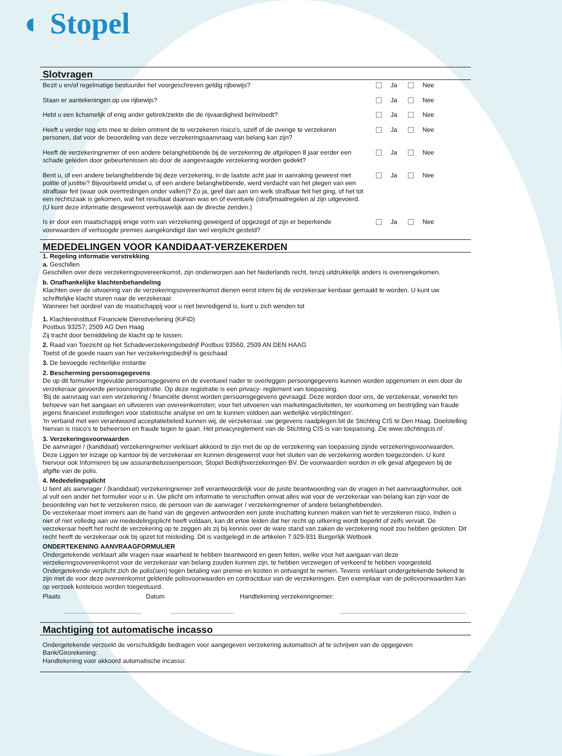◐ Stopel
Slotvragen
Bezit u en/of regelmatige bestuurder het voorgeschreven geldig rijbewijs?
Ja Nee
Staan er aantekeningen op uw rijbewijs?
Ja Nee
Hebt u een lichamelijk of enig ander gebrek/ziekte die de rijvaardigheid beïnvloedt?
Ja Nee
Heeft u verder nog iets mee te delen omtrent de te verzekeren risico's, uzelf of de overige te verzekeren personen, dat voor de beoordeling van deze verzekeringsaanvraag van belang kan zijn?
Ja Nee
Heeft de verzekeringnemer of een andere belanghebbende bij de verzekering de afgelopen 8 jaar eerder een schade geleden door gebeurtenissen als door de aangevraagde verzekering worden gedekt?
Ja Nee
Bent u, of een andere belanghebbende bij deze verzekering, in de laatste acht jaar in aanraking geweest met politie of justitie? Bijvoorbeeld omdat u, of een andere belanghebbende, werd verdacht van het plegen van een strafbaar feit (waar ook overtredingen onder vallen)? Zo ja, geef dan aan om welk strafbaar feit het ging, of het tot een rechtszaak is gekomen, wat het resultaat daarvan was en of eventuele (straf)maatregelen al zijn uitgevoerd. (U kunt deze informatie desgewenst vertrouwelijk aan de directie zenden.)
Ja Nee
Is er door een maatschappij enige vorm van verzekering geweigerd of opgezegd of zijn er beperkende voorwaarden of verhoogde premies aangekondigd dan wel verplicht gesteld?
Ja Nee
MEDEDELINGEN VOOR KANDIDAAT-VERZEKERDEN
1. Regeling informatie verstrekking
a. Geschillen
Geschillen over deze verzekeringsovereenkomst, zijn onderworpen aan het Nederlands recht, tenzij uitdrukkelijk anders is overeengekomen.
b. Onafhankelijke klachtenbehandeling
Klachten over de uitvoering van de verzekeringsovereenkomst dienen eerst intern bij de verzekeraar kenbaar gemaakt te worden. U kunt uw schriftelijke klacht sturen naar de verzekeraar.
Wanneer het oordeel van de maatschappij voor u niet bevredigend is, kunt u zich wenden tot
1. Klachteninstituut Financiele Dienstverlening (KiFiD)
Postbus 93257; 2509 AG Den Haag
Zij tracht door bemiddeling de klacht op te lossen.
2. Raad van Toezicht op het Schadeverzekeringsbedrijf Postbus 93560, 2509 AN DEN HAAG
Toetst of de goede naam van her verzekeringsbedrijf is geschaad
3. De bevoegde rechterlijke instantie
2. Bescherming persoonsgegevens
De op dit formulier Ingevulde persoonsgegevens en de eventueel nader te overleggen persoongegevens kunnen worden opgenomen in een door de verzekeraar gevoerde persoonsregistratie. Op deze registratie is een privacy- reglement van toepassing.
'Bij de aanvraag van een verzekering / financiële dienst worden persoonsgegevens gevraagd. Deze worden door ons, de verzekeraar, verwerkt ten behoeve van het aangaan en uitvoeren van overeenkomsten; voor het uitvoeren van marketingactiviteiten, ter voorkoming en bestrijding van fraude jegens financieel instellingen voor statistische analyse en om te kunnen voldoen aan wettelijke verplichtingen'.
'In verband met een verantwoord acceptatiebeleid kunnen wij, de verzekeraar. uw gegevens raadplegen bit de Stichting CIS te Den Haag. Doelstelling hiervan is risico's te beheersen en fraude tegen te gaan. Het privacyreglement van de Stichting CIS is van toepassing. Zie www.stichtingcis.nl’.
3. Verzekeringsvoorwaarden
De aanvrager / (kandidaat) verzekeringnemer verklaart akkoord te zijn met de op de verzekering van toepassing zijnde verzekeringsvoorwaarden. Deze Liggen ter inzage op kantoor bij de verzekeraar en kunnen desgewenst voor het sluiten van de verzekering worden toegezonden. U kunt hiervoor ook Informeren bij uw assurantietussenpersoon, Stopel Bedrijfsverzekeringen BV. De voorwaarden worden in elk geval afgegeven bij de afgifte van de polis.
4. Mededelingsplicht
U bent als aanvrager / (kandidaat) verzekeringnemer zelf verantwoordelijk voor de juiste beantwoording van de vragen in het aanvraagformulier, ook al vult een ander het formulier voor u in. Uw plicht om informatie te verschaffen omvat alles wat voor de verzekeraar van belang kan zijn voor de beoordeling van het te verzekeren risico, de persoon van de aanvrager / verzekeringnemer of andere belanghebbenden.
De verzekeraar moet immers aan de hand van de gegeven antwoorden een juiste inschatting kunnen maken van het te verzekeren risico. Indien u niet of niet volledig aan uw mededelingsplicht heeft voldaan, kan dit ertoe leiden dat her recht op uitkering wordt beperkt of zelfs vervalt. De verzekeraar heeft het recht de verzekering op te zeggen als zij bij kennis over de ware stand van zaken de verzekering nooit zou hebben gesloten. Dit recht heeft de verzekeraar ook bij opzet tot misleiding. Dit is vastgelegd in de artikelen 7.929-931 Burgerlijk Wetboek
ONDERTEKENING AANVRAAGFORMULIER
Ondergetekende verklaart alle vragen naar waarheid te hebben beantwoord en geen feiten, welke voor het aangaan van deze verzekeringsovereenkomst voor de verzekeraar van belang zouden kunnen zijn, te hebben verzwegen of verkeerd te hebben voorgesteld. Ondergetekende verplicht zich de polis(sen) tegen betaling van premie en kosten in ontvangst te nemen. Tevens verklaart ondergetekende bekend te zijn met de voor deze overeenkomst geldende polisvoorwaarden en contractduur van de verzekeringen. Een exemplaar van de polisvoorwaarden kan op verzoek kosteloos worden toegestuurd.
Plaats Datum Handtekening verzekeringnemer:
Machtiging tot automatische incasso
Ondergetekende verzoekt de verschuldigde bedragen voor aangegeven verzekering automatisch af te schrijven van de opgegeven Bank/Girorekening:
Handtekening voor akkoord automatische incasso: